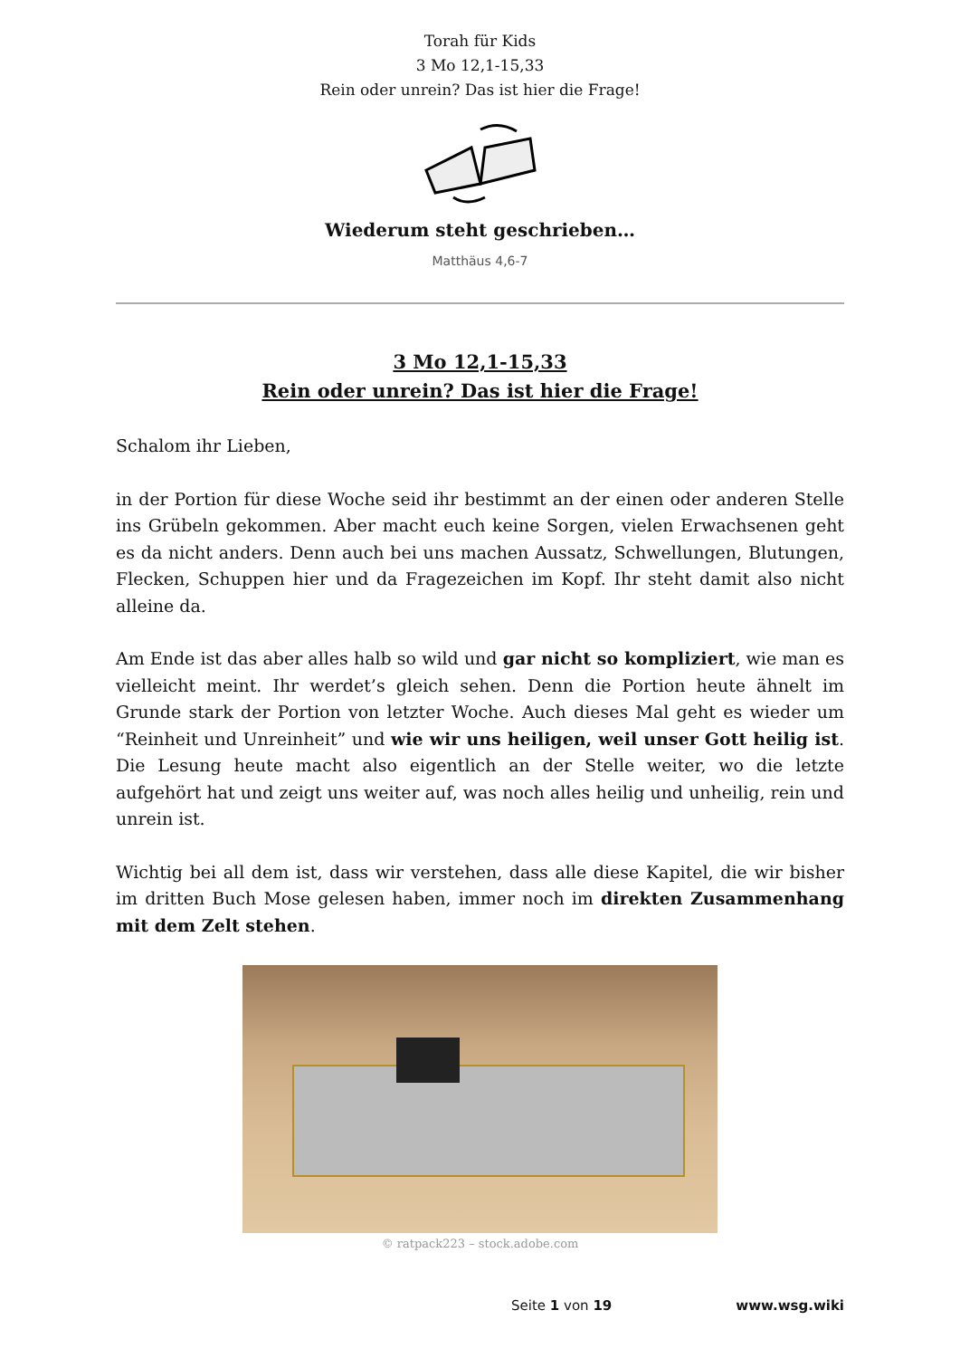Torah für Kids
3 Mo 12,1-15,33
Rein oder unrein? Das ist hier die Frage!
Wiederum steht geschrieben…
Matthäus 4,6-7
3 Mo 12,1-15,33
Rein oder unrein? Das ist hier die Frage!
Schalom ihr Lieben,
in der Portion für diese Woche seid ihr bestimmt an der einen oder anderen Stelle ins Grübeln gekommen. Aber macht euch keine Sorgen, vielen Erwachsenen geht es da nicht anders. Denn auch bei uns machen Aussatz, Schwellungen, Blutungen, Flecken, Schuppen hier und da Fragezeichen im Kopf. Ihr steht damit also nicht alleine da.
Am Ende ist das aber alles halb so wild und gar nicht so kompliziert, wie man es vielleicht meint. Ihr werdet’s gleich sehen. Denn die Portion heute ähnelt im Grunde stark der Portion von letzter Woche. Auch dieses Mal geht es wieder um “Reinheit und Unreinheit” und wie wir uns heiligen, weil unser Gott heilig ist. Die Lesung heute macht also eigentlich an der Stelle weiter, wo die letzte aufgehört hat und zeigt uns weiter auf, was noch alles heilig und unheilig, rein und unrein ist.
Wichtig bei all dem ist, dass wir verstehen, dass alle diese Kapitel, die wir bisher im dritten Buch Mose gelesen haben, immer noch im direkten Zusammenhang mit dem Zelt stehen.
© ratpack223 – stock.adobe.com
Seite 1 von 19 www.wsg.wiki